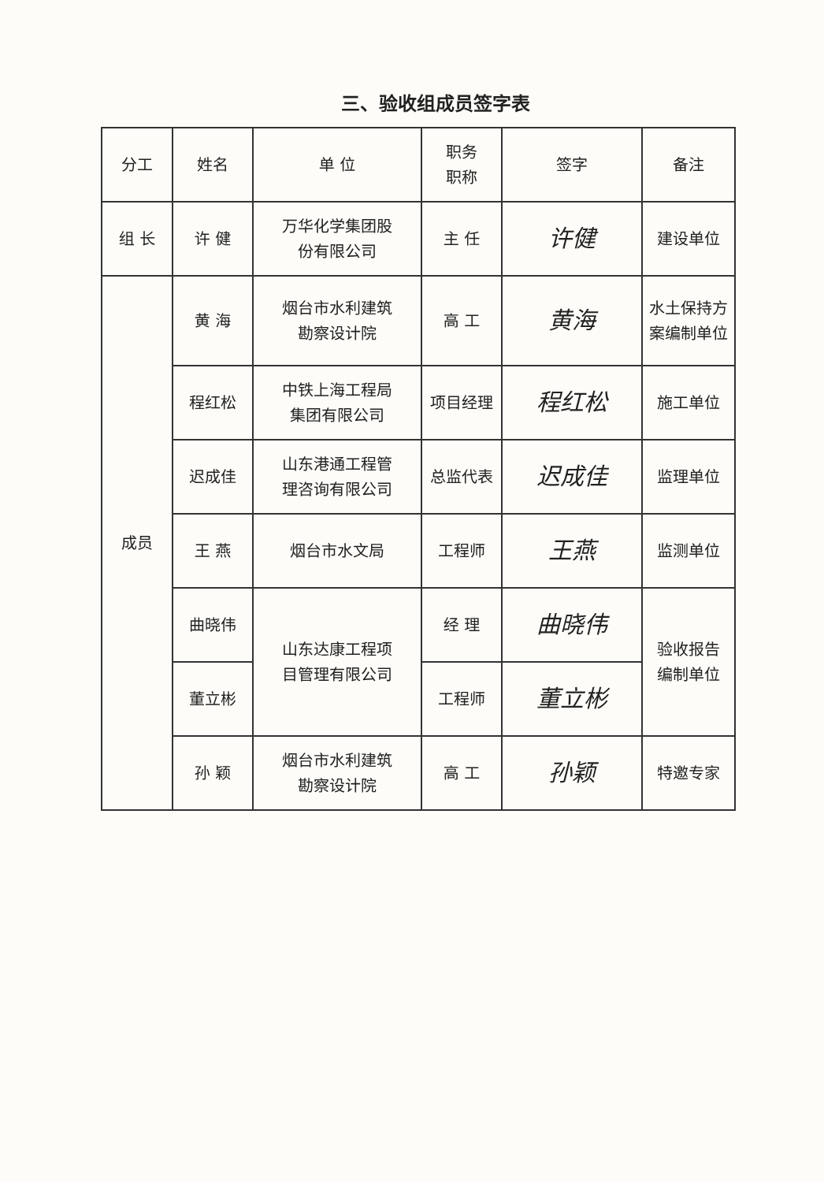三、验收组成员签字表
| 分工 | 姓名 | 单 位 | 职务 职称 | 签字 | 备注 |
| --- | --- | --- | --- | --- | --- |
| 组 长 | 许 健 | 万华化学集团股 份有限公司 | 主 任 | 许健 | 建设单位 |
| 成员 | 黄 海 | 烟台市水利建筑 勘察设计院 | 高 工 | 黄海 | 水土保持方 案编制单位 |
| | 程红松 | 中铁上海工程局 集团有限公司 | 项目经理 | 程红松 | 施工单位 |
| | 迟成佳 | 山东港通工程管 理咨询有限公司 | 总监代表 | 迟成佳 | 监理单位 |
| | 王 燕 | 烟台市水文局 | 工程师 | 王燕 | 监测单位 |
| | 曲晓伟 | 山东达康工程项 目管理有限公司 | 经 理 | 曲晓伟 | 验收报告 编制单位 |
| | 董立彬 | | 工程师 | 董立彬 | |
| | 孙 颖 | 烟台市水利建筑 勘察设计院 | 高 工 | 孙颖 | 特邀专家 |